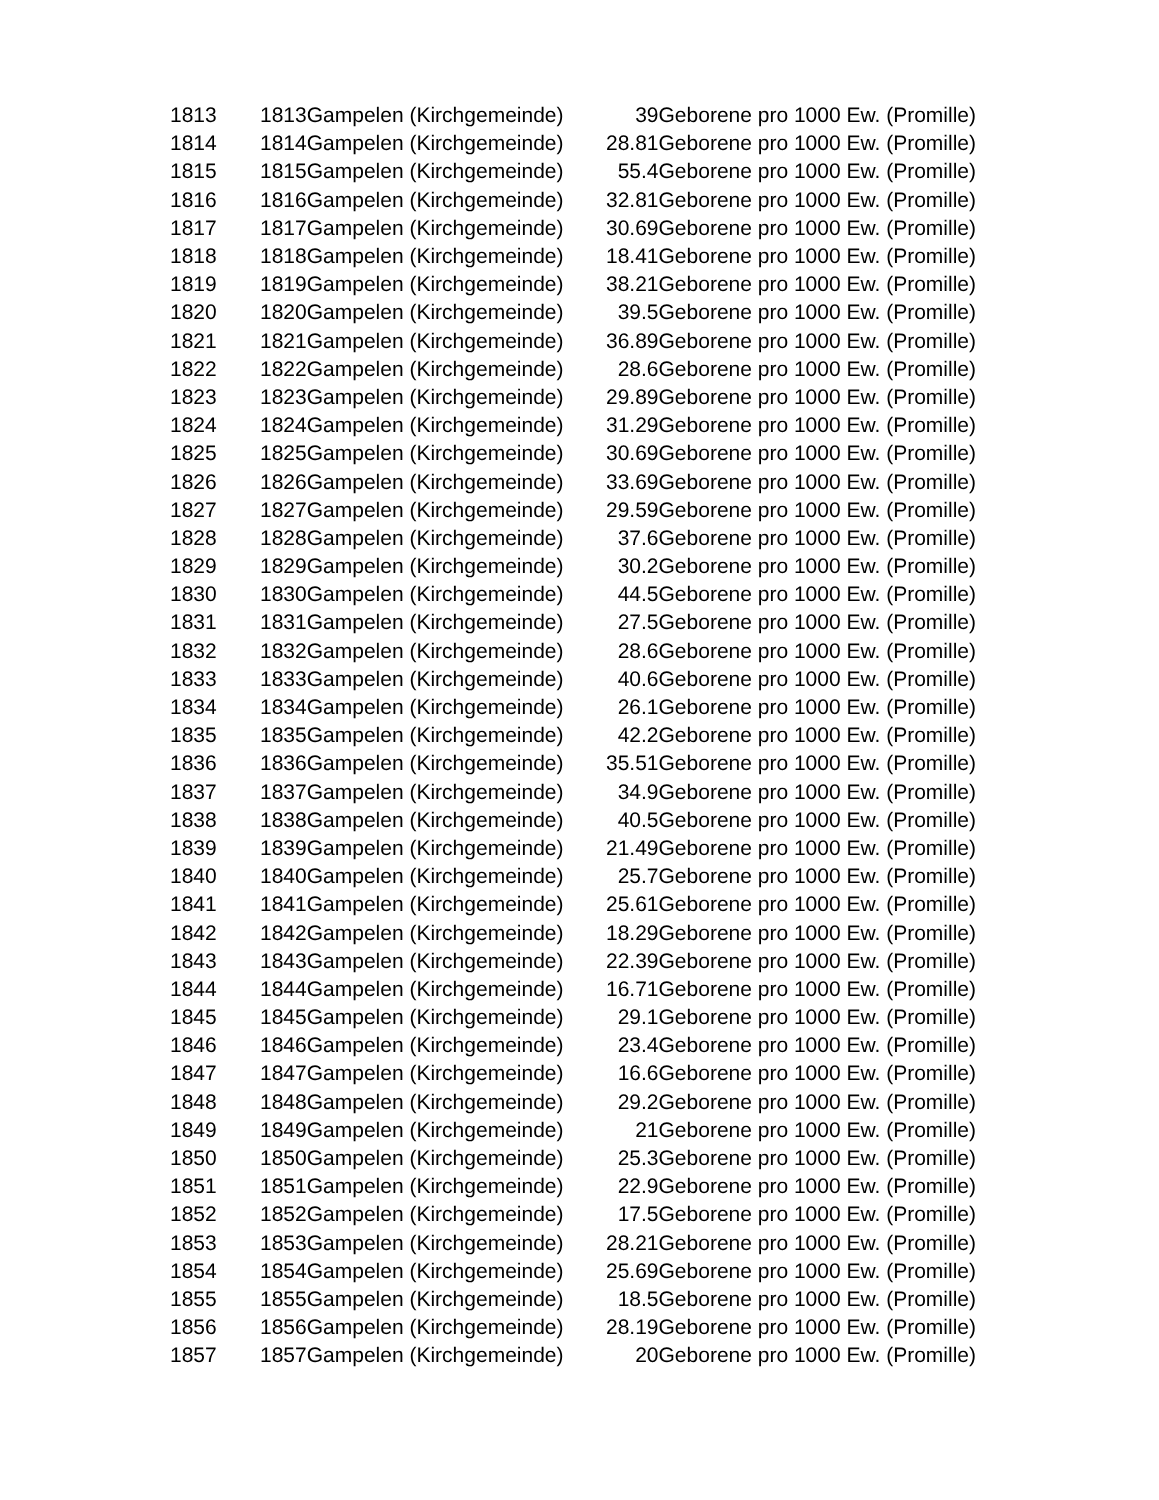| 1813 | 1813Gampelen (Kirchgemeinde) | 39 | Geborene pro 1000 Ew. (Promille) |
| 1814 | 1814Gampelen (Kirchgemeinde) | 28.81 | Geborene pro 1000 Ew. (Promille) |
| 1815 | 1815Gampelen (Kirchgemeinde) | 55.4 | Geborene pro 1000 Ew. (Promille) |
| 1816 | 1816Gampelen (Kirchgemeinde) | 32.81 | Geborene pro 1000 Ew. (Promille) |
| 1817 | 1817Gampelen (Kirchgemeinde) | 30.69 | Geborene pro 1000 Ew. (Promille) |
| 1818 | 1818Gampelen (Kirchgemeinde) | 18.41 | Geborene pro 1000 Ew. (Promille) |
| 1819 | 1819Gampelen (Kirchgemeinde) | 38.21 | Geborene pro 1000 Ew. (Promille) |
| 1820 | 1820Gampelen (Kirchgemeinde) | 39.5 | Geborene pro 1000 Ew. (Promille) |
| 1821 | 1821Gampelen (Kirchgemeinde) | 36.89 | Geborene pro 1000 Ew. (Promille) |
| 1822 | 1822Gampelen (Kirchgemeinde) | 28.6 | Geborene pro 1000 Ew. (Promille) |
| 1823 | 1823Gampelen (Kirchgemeinde) | 29.89 | Geborene pro 1000 Ew. (Promille) |
| 1824 | 1824Gampelen (Kirchgemeinde) | 31.29 | Geborene pro 1000 Ew. (Promille) |
| 1825 | 1825Gampelen (Kirchgemeinde) | 30.69 | Geborene pro 1000 Ew. (Promille) |
| 1826 | 1826Gampelen (Kirchgemeinde) | 33.69 | Geborene pro 1000 Ew. (Promille) |
| 1827 | 1827Gampelen (Kirchgemeinde) | 29.59 | Geborene pro 1000 Ew. (Promille) |
| 1828 | 1828Gampelen (Kirchgemeinde) | 37.6 | Geborene pro 1000 Ew. (Promille) |
| 1829 | 1829Gampelen (Kirchgemeinde) | 30.2 | Geborene pro 1000 Ew. (Promille) |
| 1830 | 1830Gampelen (Kirchgemeinde) | 44.5 | Geborene pro 1000 Ew. (Promille) |
| 1831 | 1831Gampelen (Kirchgemeinde) | 27.5 | Geborene pro 1000 Ew. (Promille) |
| 1832 | 1832Gampelen (Kirchgemeinde) | 28.6 | Geborene pro 1000 Ew. (Promille) |
| 1833 | 1833Gampelen (Kirchgemeinde) | 40.6 | Geborene pro 1000 Ew. (Promille) |
| 1834 | 1834Gampelen (Kirchgemeinde) | 26.1 | Geborene pro 1000 Ew. (Promille) |
| 1835 | 1835Gampelen (Kirchgemeinde) | 42.2 | Geborene pro 1000 Ew. (Promille) |
| 1836 | 1836Gampelen (Kirchgemeinde) | 35.51 | Geborene pro 1000 Ew. (Promille) |
| 1837 | 1837Gampelen (Kirchgemeinde) | 34.9 | Geborene pro 1000 Ew. (Promille) |
| 1838 | 1838Gampelen (Kirchgemeinde) | 40.5 | Geborene pro 1000 Ew. (Promille) |
| 1839 | 1839Gampelen (Kirchgemeinde) | 21.49 | Geborene pro 1000 Ew. (Promille) |
| 1840 | 1840Gampelen (Kirchgemeinde) | 25.7 | Geborene pro 1000 Ew. (Promille) |
| 1841 | 1841Gampelen (Kirchgemeinde) | 25.61 | Geborene pro 1000 Ew. (Promille) |
| 1842 | 1842Gampelen (Kirchgemeinde) | 18.29 | Geborene pro 1000 Ew. (Promille) |
| 1843 | 1843Gampelen (Kirchgemeinde) | 22.39 | Geborene pro 1000 Ew. (Promille) |
| 1844 | 1844Gampelen (Kirchgemeinde) | 16.71 | Geborene pro 1000 Ew. (Promille) |
| 1845 | 1845Gampelen (Kirchgemeinde) | 29.1 | Geborene pro 1000 Ew. (Promille) |
| 1846 | 1846Gampelen (Kirchgemeinde) | 23.4 | Geborene pro 1000 Ew. (Promille) |
| 1847 | 1847Gampelen (Kirchgemeinde) | 16.6 | Geborene pro 1000 Ew. (Promille) |
| 1848 | 1848Gampelen (Kirchgemeinde) | 29.2 | Geborene pro 1000 Ew. (Promille) |
| 1849 | 1849Gampelen (Kirchgemeinde) | 21 | Geborene pro 1000 Ew. (Promille) |
| 1850 | 1850Gampelen (Kirchgemeinde) | 25.3 | Geborene pro 1000 Ew. (Promille) |
| 1851 | 1851Gampelen (Kirchgemeinde) | 22.9 | Geborene pro 1000 Ew. (Promille) |
| 1852 | 1852Gampelen (Kirchgemeinde) | 17.5 | Geborene pro 1000 Ew. (Promille) |
| 1853 | 1853Gampelen (Kirchgemeinde) | 28.21 | Geborene pro 1000 Ew. (Promille) |
| 1854 | 1854Gampelen (Kirchgemeinde) | 25.69 | Geborene pro 1000 Ew. (Promille) |
| 1855 | 1855Gampelen (Kirchgemeinde) | 18.5 | Geborene pro 1000 Ew. (Promille) |
| 1856 | 1856Gampelen (Kirchgemeinde) | 28.19 | Geborene pro 1000 Ew. (Promille) |
| 1857 | 1857Gampelen (Kirchgemeinde) | 20 | Geborene pro 1000 Ew. (Promille) |